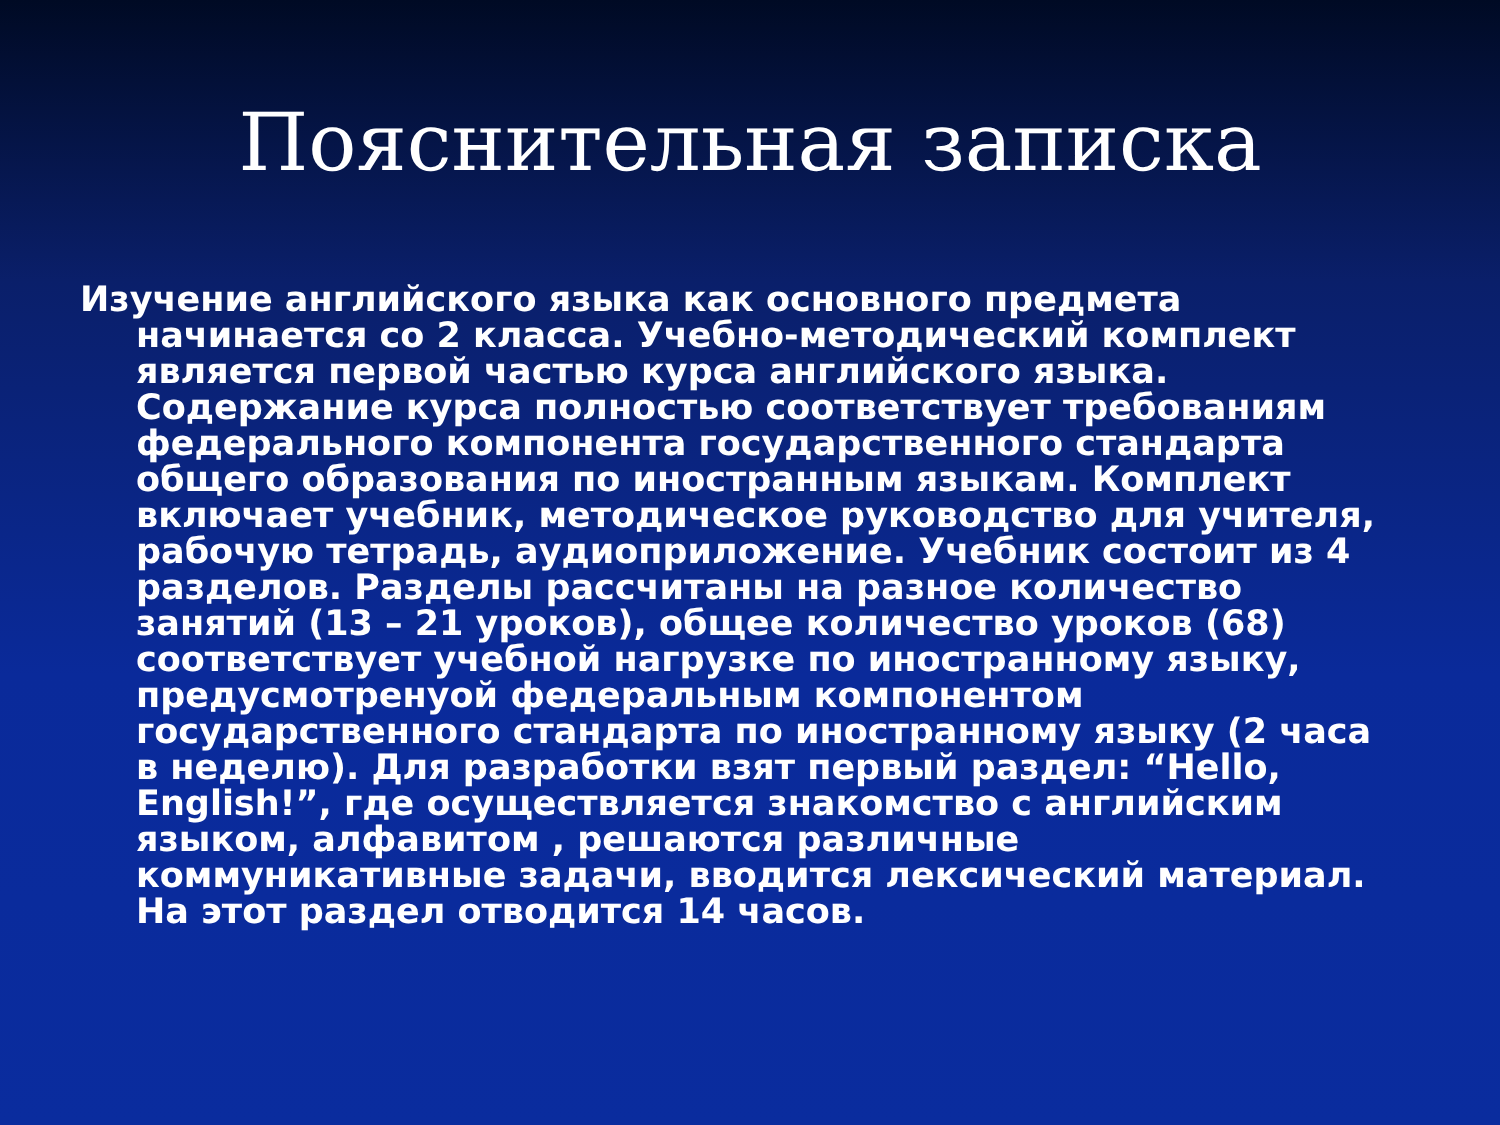Пояснительная записка
Изучение английского языка как основного предмета начинается со 2 класса. Учебно-методический комплект является первой частью курса английского языка. Содержание курса полностью соответствует требованиям федерального компонента государственного стандарта общего образования по иностранным языкам. Комплект включает учебник, методическое руководство для учителя, рабочую тетрадь, аудиоприложение. Учебник состоит из 4 разделов. Разделы рассчитаны на разное количество занятий (13 – 21 уроков), общее количество уроков (68) соответствует учебной нагрузке по иностранному языку, предусмотренуой федеральным компонентом государственного стандарта по иностранному языку (2 часа в неделю). Для разработки взят первый раздел: “Hello, English!”, где осуществляется знакомство с английским языком, алфавитом , решаются различные коммуникативные задачи, вводится лексический материал. На этот раздел отводится 14 часов.